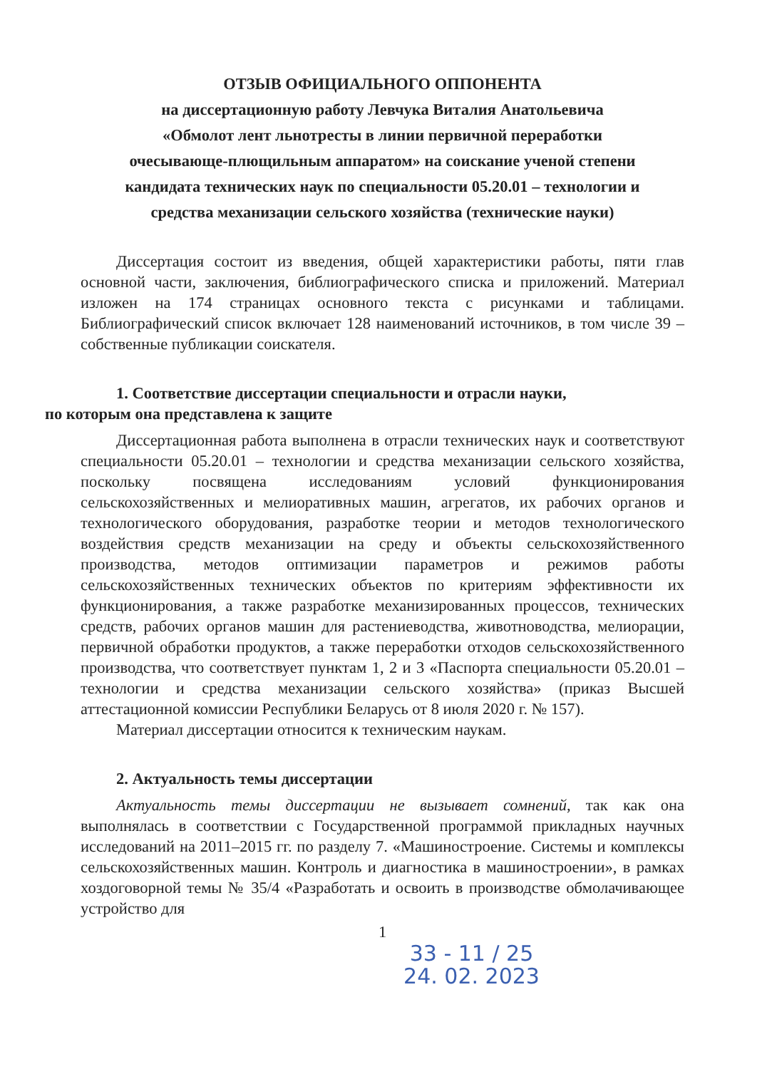ОТЗЫВ ОФИЦИАЛЬНОГО ОППОНЕНТА
на диссертационную работу Левчука Виталия Анатольевича
«Обмолот лент льнотресты в линии первичной переработки
очесывающе-плющильным аппаратом» на соискание ученой степени
кандидата технических наук по специальности 05.20.01 – технологии и
средства механизации сельского хозяйства (технические науки)
Диссертация состоит из введения, общей характеристики работы, пяти глав основной части, заключения, библиографического списка и приложений. Материал изложен на 174 страницах основного текста с рисунками и таблицами. Библиографический список включает 128 наименований источников, в том числе 39 – собственные публикации соискателя.
1. Соответствие диссертации специальности и отрасли науки,
по которым она представлена к защите
Диссертационная работа выполнена в отрасли технических наук и соответствуют специальности 05.20.01 – технологии и средства механизации сельского хозяйства, поскольку посвящена исследованиям условий функционирования сельскохозяйственных и мелиоративных машин, агрегатов, их рабочих органов и технологического оборудования, разработке теории и методов технологического воздействия средств механизации на среду и объекты сельскохозяйственного производства, методов оптимизации параметров и режимов работы сельскохозяйственных технических объектов по критериям эффективности их функционирования, а также разработке механизированных процессов, технических средств, рабочих органов машин для растениеводства, животноводства, мелиорации, первичной обработки продуктов, а также переработки отходов сельскохозяйственного производства, что соответствует пунктам 1, 2 и 3 «Паспорта специальности 05.20.01 – технологии и средства механизации сельского хозяйства» (приказ Высшей аттестационной комиссии Республики Беларусь от 8 июля 2020 г. № 157).
Материал диссертации относится к техническим наукам.
2. Актуальность темы диссертации
Актуальность темы диссертации не вызывает сомнений, так как она выполнялась в соответствии с Государственной программой прикладных научных исследований на 2011–2015 гг. по разделу 7. «Машиностроение. Системы и комплексы сельскохозяйственных машин. Контроль и диагностика в машиностроении», в рамках хоздоговорной темы № 35/4 «Разработать и освоить в производстве обмолачивающее устройство для
1
33 - 11 / 25
24. 02. 2023